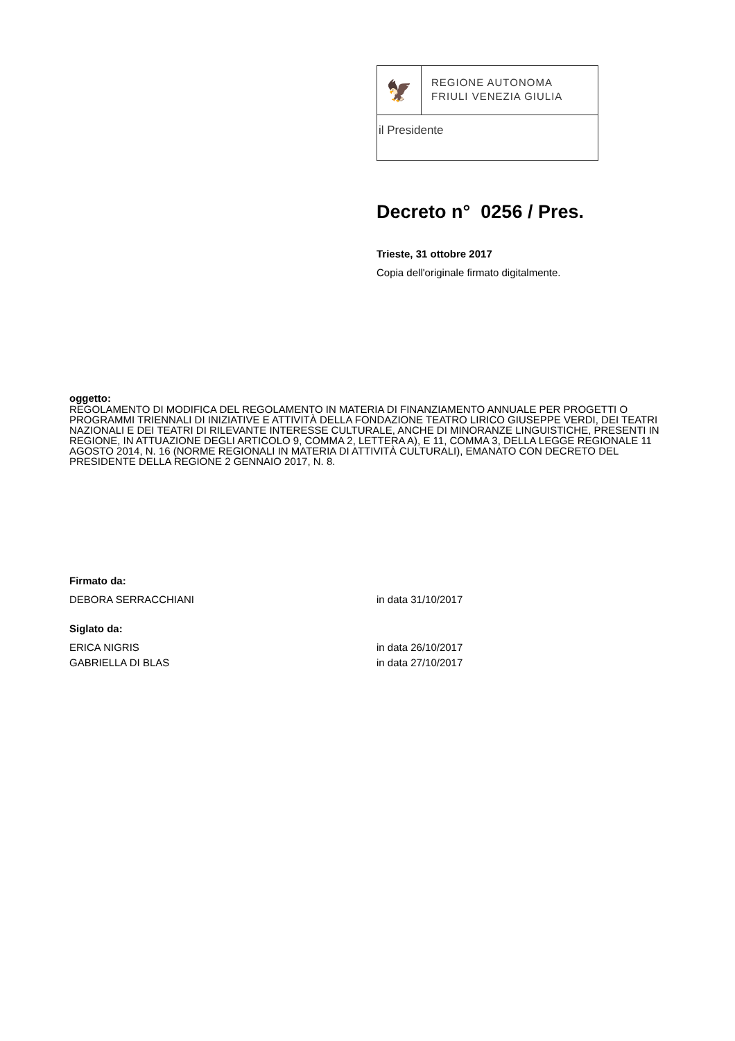🦅
REGIONE AUTONOMA
FRIULI VENEZIA GIULIA
il Presidente
Decreto n° 0256 / Pres.
Trieste, 31 ottobre 2017
Copia dell'originale firmato digitalmente.
oggetto:
REGOLAMENTO DI MODIFICA DEL REGOLAMENTO IN MATERIA DI FINANZIAMENTO ANNUALE PER PROGETTI O PROGRAMMI TRIENNALI DI INIZIATIVE E ATTIVITÀ DELLA FONDAZIONE TEATRO LIRICO GIUSEPPE VERDI, DEI TEATRI NAZIONALI E DEI TEATRI DI RILEVANTE INTERESSE CULTURALE, ANCHE DI MINORANZE LINGUISTICHE, PRESENTI IN REGIONE, IN ATTUAZIONE DEGLI ARTICOLO 9, COMMA 2, LETTERA A), E 11, COMMA 3, DELLA LEGGE REGIONALE 11 AGOSTO 2014, N. 16 (NORME REGIONALI IN MATERIA DI ATTIVITÀ CULTURALI), EMANATO CON DECRETO DEL PRESIDENTE DELLA REGIONE 2 GENNAIO 2017, N. 8.
Firmato da:
DEBORA SERRACCHIANI in data 31/10/2017
Siglato da:
ERICA NIGRIS in data 26/10/2017
GABRIELLA DI BLAS in data 27/10/2017